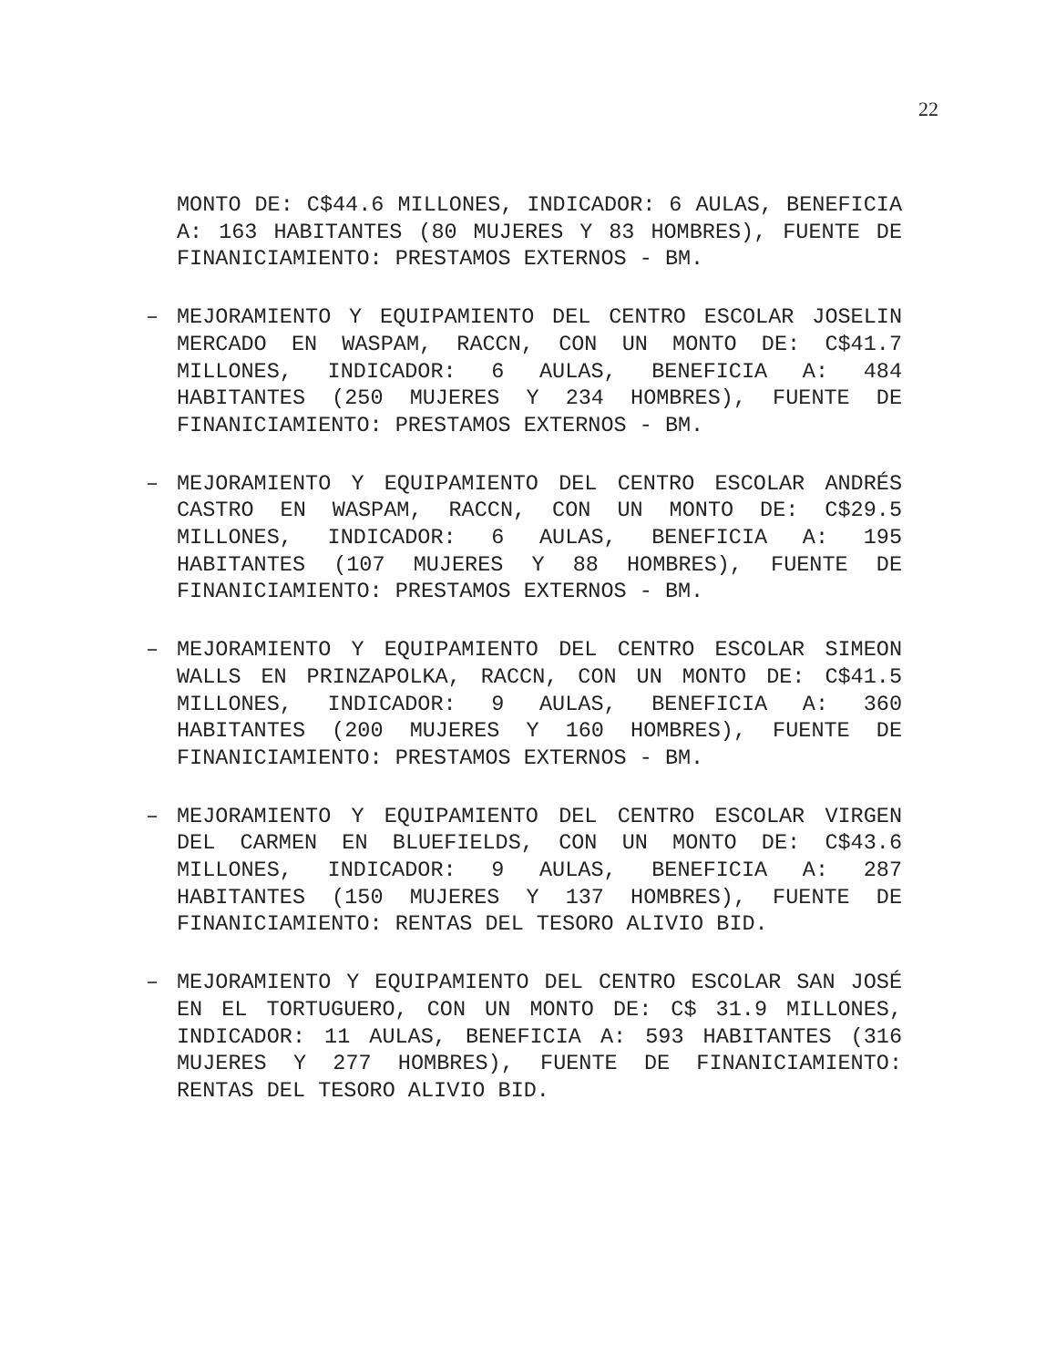22
MONTO DE: C$44.6 MILLONES, INDICADOR: 6 AULAS, BENEFICIA A: 163 HABITANTES (80 MUJERES Y 83 HOMBRES), FUENTE DE FINANICIAMIENTO: PRESTAMOS EXTERNOS - BM.
– MEJORAMIENTO Y EQUIPAMIENTO DEL CENTRO ESCOLAR JOSELIN MERCADO EN WASPAM, RACCN, CON UN MONTO DE: C$41.7 MILLONES, INDICADOR: 6 AULAS, BENEFICIA A: 484 HABITANTES (250 MUJERES Y 234 HOMBRES), FUENTE DE FINANICIAMIENTO: PRESTAMOS EXTERNOS - BM.
– MEJORAMIENTO Y EQUIPAMIENTO DEL CENTRO ESCOLAR ANDRÉS CASTRO EN WASPAM, RACCN, CON UN MONTO DE: C$29.5 MILLONES, INDICADOR: 6 AULAS, BENEFICIA A: 195 HABITANTES (107 MUJERES Y 88 HOMBRES), FUENTE DE FINANICIAMIENTO: PRESTAMOS EXTERNOS - BM.
– MEJORAMIENTO Y EQUIPAMIENTO DEL CENTRO ESCOLAR SIMEON WALLS EN PRINZAPOLKA, RACCN, CON UN MONTO DE: C$41.5 MILLONES, INDICADOR: 9 AULAS, BENEFICIA A: 360 HABITANTES (200 MUJERES Y 160 HOMBRES), FUENTE DE FINANICIAMIENTO: PRESTAMOS EXTERNOS - BM.
– MEJORAMIENTO Y EQUIPAMIENTO DEL CENTRO ESCOLAR VIRGEN DEL CARMEN EN BLUEFIELDS, CON UN MONTO DE: C$43.6 MILLONES, INDICADOR: 9 AULAS, BENEFICIA A: 287 HABITANTES (150 MUJERES Y 137 HOMBRES), FUENTE DE FINANICIAMIENTO: RENTAS DEL TESORO ALIVIO BID.
– MEJORAMIENTO Y EQUIPAMIENTO DEL CENTRO ESCOLAR SAN JOSÉ EN EL TORTUGUERO, CON UN MONTO DE: C$ 31.9 MILLONES, INDICADOR: 11 AULAS, BENEFICIA A: 593 HABITANTES (316 MUJERES Y 277 HOMBRES), FUENTE DE FINANICIAMIENTO: RENTAS DEL TESORO ALIVIO BID.